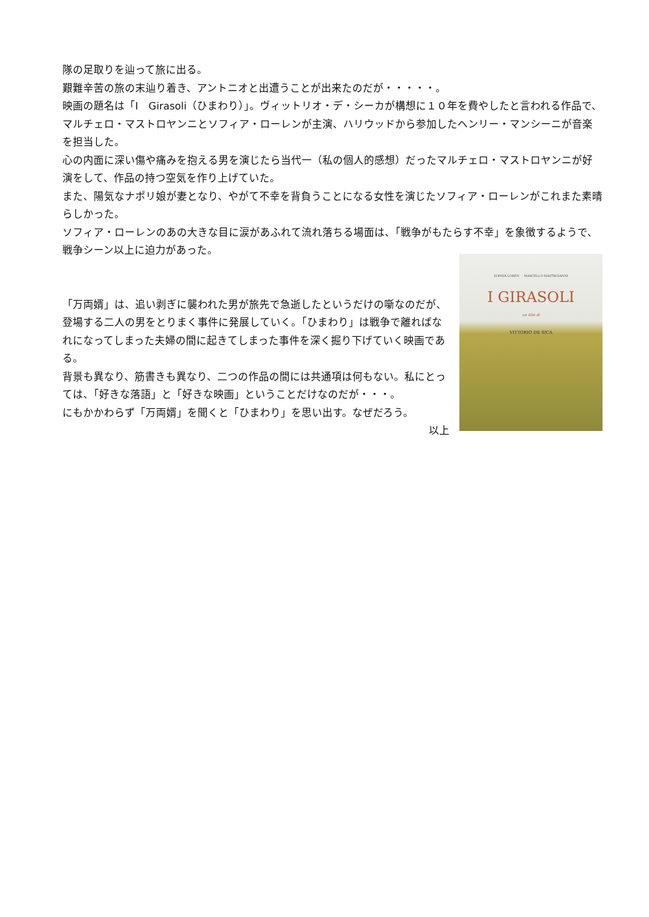隊の足取りを辿って旅に出る。
艱難辛苦の旅の末辿り着き、アントニオと出遭うことが出来たのだが・・・・・。
映画の題名は「I　Girasoli（ひまわり）」。ヴィットリオ・デ・シーカが構想に１０年を費やしたと言われる作品で、マルチェロ・マストロヤンニとソフィア・ローレンが主演、ハリウッドから参加したヘンリー・マンシーニが音楽を担当した。
心の内面に深い傷や痛みを抱える男を演じたら当代一（私の個人的感想）だったマルチェロ・マストロヤンニが好演をして、作品の持つ空気を作り上げていた。
また、陽気なナポリ娘が妻となり、やがて不幸を背負うことになる女性を演じたソフィア・ローレンがこれまた素晴らしかった。
ソフィア・ローレンのあの大きな目に涙があふれて流れ落ちる場面は、「戦争がもたらす不幸」を象徴するようで、戦争シーン以上に迫力があった。
「万両婿」は、追い剥ぎに襲われた男が旅先で急逝したというだけの噺なのだが、登場する二人の男をとりまく事件に発展していく。「ひまわり」は戦争で離ればなれになってしまった夫婦の間に起きてしまった事件を深く掘り下げていく映画である。
背景も異なり、筋書きも異なり、二つの作品の間には共通項は何もない。私にとっては、「好きな落語」と「好きな映画」ということだけなのだが・・・。
にもかかわらず「万両婿」を聞くと「ひまわり」を思い出す。なぜだろう。
以上
SOPHIA LOREN MARCELLO MASTROIANNI
I GIRASOLI
un film di
VITTORIO DE SICA